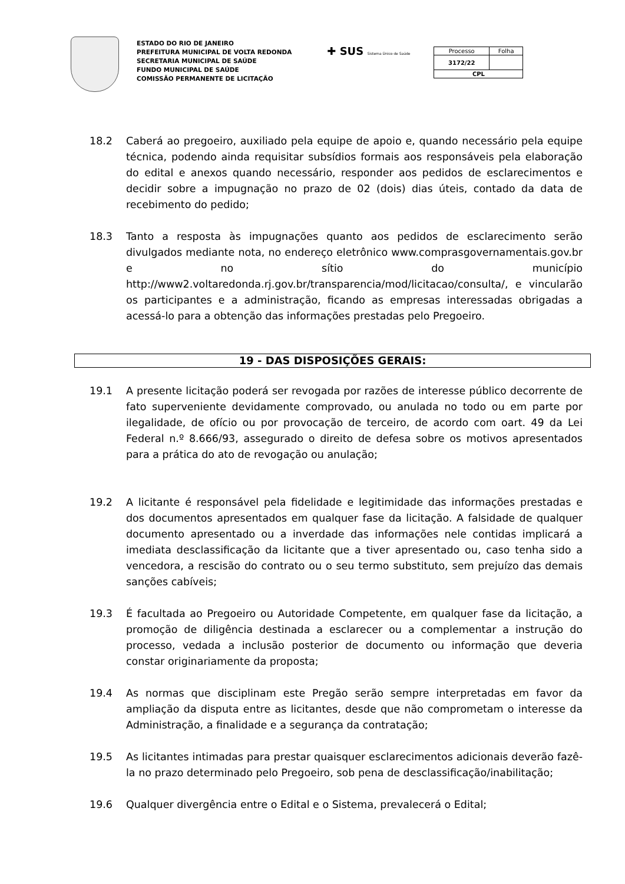ESTADO DO RIO DE JANEIRO
PREFEITURA MUNICIPAL DE VOLTA REDONDA
SECRETARIA MUNICIPAL DE SAÚDE
FUNDO MUNICIPAL DE SAÚDE
COMISSÃO PERMANENTE DE LICITAÇÃO
✚ SUS Sistema Único de Saúde
| Processo | Folha |
| 3172/22 | |
| CPL | |
18.2 Caberá ao pregoeiro, auxiliado pela equipe de apoio e, quando necessário pela equipe técnica, podendo ainda requisitar subsídios formais aos responsáveis pela elaboração do edital e anexos quando necessário, responder aos pedidos de esclarecimentos e decidir sobre a impugnação no prazo de 02 (dois) dias úteis, contado da data de recebimento do pedido;
18.3 Tanto a resposta às impugnações quanto aos pedidos de esclarecimento serão divulgados mediante nota, no endereço eletrônico www.comprasgovernamentais.gov.br e no sítio do município http://www2.voltaredonda.rj.gov.br/transparencia/mod/licitacao/consulta/, e vincularão os participantes e a administração, ficando as empresas interessadas obrigadas a acessá-lo para a obtenção das informações prestadas pelo Pregoeiro.
19 - DAS DISPOSIÇÕES GERAIS:
19.1 A presente licitação poderá ser revogada por razões de interesse público decorrente de fato superveniente devidamente comprovado, ou anulada no todo ou em parte por ilegalidade, de ofício ou por provocação de terceiro, de acordo com oart. 49 da Lei Federal n.º 8.666/93, assegurado o direito de defesa sobre os motivos apresentados para a prática do ato de revogação ou anulação;
19.2 A licitante é responsável pela fidelidade e legitimidade das informações prestadas e dos documentos apresentados em qualquer fase da licitação. A falsidade de qualquer documento apresentado ou a inverdade das informações nele contidas implicará a imediata desclassificação da licitante que a tiver apresentado ou, caso tenha sido a vencedora, a rescisão do contrato ou o seu termo substituto, sem prejuízo das demais sanções cabíveis;
19.3 É facultada ao Pregoeiro ou Autoridade Competente, em qualquer fase da licitação, a promoção de diligência destinada a esclarecer ou a complementar a instrução do processo, vedada a inclusão posterior de documento ou informação que deveria constar originariamente da proposta;
19.4 As normas que disciplinam este Pregão serão sempre interpretadas em favor da ampliação da disputa entre as licitantes, desde que não comprometam o interesse da Administração, a finalidade e a segurança da contratação;
19.5 As licitantes intimadas para prestar quaisquer esclarecimentos adicionais deverão fazê-la no prazo determinado pelo Pregoeiro, sob pena de desclassificação/inabilitação;
19.6 Qualquer divergência entre o Edital e o Sistema, prevalecerá o Edital;